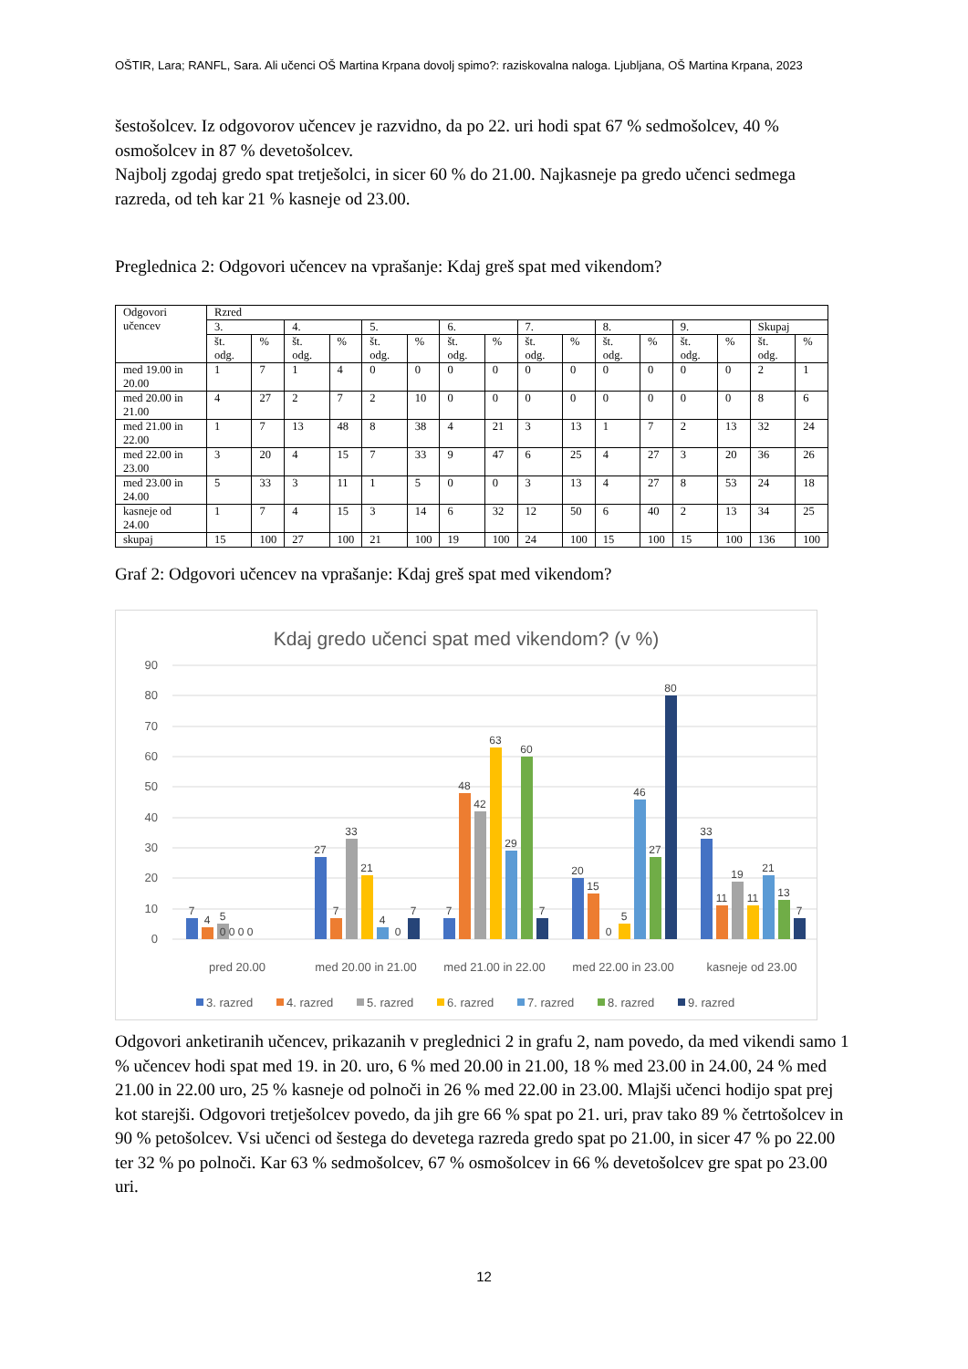OŠTIR, Lara; RANFL, Sara. Ali učenci OŠ Martina Krpana dovolj spimo?: raziskovalna naloga. Ljubljana, OŠ Martina Krpana, 2023
šestošolcev. Iz odgovorov učencev je razvidno, da po 22. uri hodi spat 67 % sedmošolcev, 40 % osmošolcev in 87 % devetošolcev.
Najbolj zgodaj gredo spat tretješolci, in sicer 60 % do 21.00. Najkasneje pa gredo učenci sedmega razreda, od teh kar 21 % kasneje od 23.00.
Preglednica 2: Odgovori učencev na vprašanje: Kdaj greš spat med vikendom?
| Odgovori učencev | Rzred | | | | | | | | | | | | | | | |
| | 3. | | 4. | | 5. | | 6. | | 7. | | 8. | | 9. | | Skupaj | |
| | št. odg. | % | št. odg. | % | št. odg. | % | št. odg. | % | št. odg. | % | št. odg. | % | št. odg. | % | št. odg. | % |
| med 19.00 in 20.00 | 1 | 7 | 1 | 4 | 0 | 0 | 0 | 0 | 0 | 0 | 0 | 0 | 0 | 0 | 2 | 1 |
| med 20.00 in 21.00 | 4 | 27 | 2 | 7 | 2 | 10 | 0 | 0 | 0 | 0 | 0 | 0 | 0 | 0 | 8 | 6 |
| med 21.00 in 22.00 | 1 | 7 | 13 | 48 | 8 | 38 | 4 | 21 | 3 | 13 | 1 | 7 | 2 | 13 | 32 | 24 |
| med 22.00 in 23.00 | 3 | 20 | 4 | 15 | 7 | 33 | 9 | 47 | 6 | 25 | 4 | 27 | 3 | 20 | 36 | 26 |
| med 23.00 in 24.00 | 5 | 33 | 3 | 11 | 1 | 5 | 0 | 0 | 3 | 13 | 4 | 27 | 8 | 53 | 24 | 18 |
| kasneje od 24.00 | 1 | 7 | 4 | 15 | 3 | 14 | 6 | 32 | 12 | 50 | 6 | 40 | 2 | 13 | 34 | 25 |
| skupaj | 15 | 100 | 27 | 100 | 21 | 100 | 19 | 100 | 24 | 100 | 15 | 100 | 15 | 100 | 136 | 100 |
Graf 2: Odgovori učencev na vprašanje: Kdaj greš spat med vikendom?
Kdaj gredo učenci spat med vikendom? (v %)
90
80
70
60
50
40
30
20
10
0
7
4
5
0 0 0 0
27
7
33
21
4
0
7
7
48
42
63
29
60
7
20
15
0
5
46
27
80
33
11
19
11
21
13
7
pred 20.00
med 20.00 in 21.00
med 21.00 in 22.00
med 22.00 in 23.00
kasneje od 23.00
3. razred
4. razred
5. razred
6. razred
7. razred
8. razred
9. razred
Odgovori anketiranih učencev, prikazanih v preglednici 2 in grafu 2, nam povedo, da med vikendi samo 1 % učencev hodi spat med 19. in 20. uro, 6 % med 20.00 in 21.00, 18 % med 23.00 in 24.00, 24 % med 21.00 in 22.00 uro, 25 % kasneje od polnoči in 26 % med 22.00 in 23.00. Mlajši učenci hodijo spat prej kot starejši. Odgovori tretješolcev povedo, da jih gre 66 % spat po 21. uri, prav tako 89 % četrtošolcev in 90 % petošolcev. Vsi učenci od šestega do devetega razreda gredo spat po 21.00, in sicer 47 % po 22.00 ter 32 % po polnoči. Kar 63 % sedmošolcev, 67 % osmošolcev in 66 % devetošolcev gre spat po 23.00 uri.
12